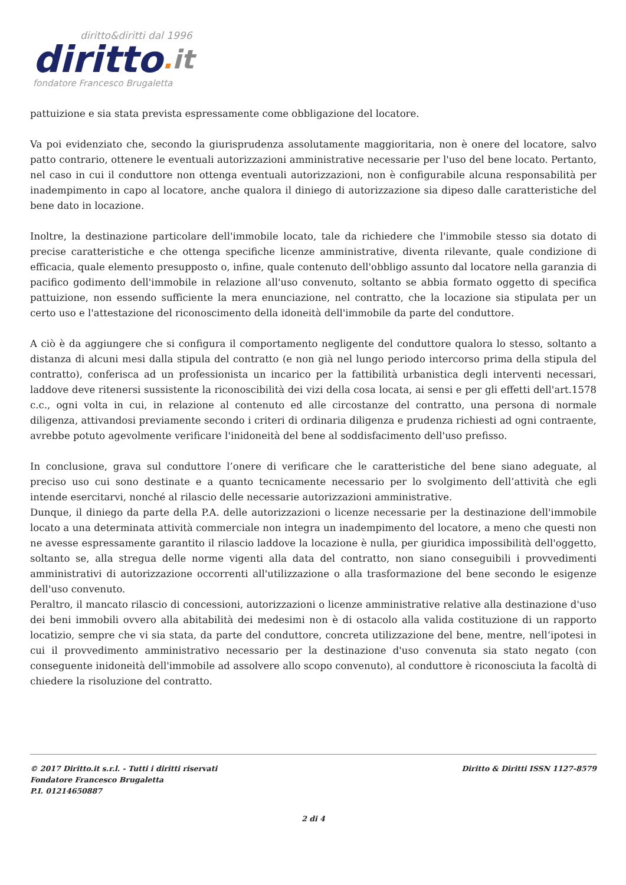diritto&diritti dal 1996
diritto. it
fondatore Francesco Brugaletta
pattuizione e sia stata prevista espressamente come obbligazione del locatore.
Va poi evidenziato che, secondo la giurisprudenza assolutamente maggioritaria, non è onere del locatore, salvo patto contrario, ottenere le eventuali autorizzazioni amministrative necessarie per l'uso del bene locato. Pertanto, nel caso in cui il conduttore non ottenga eventuali autorizzazioni, non è configurabile alcuna responsabilità per inadempimento in capo al locatore, anche qualora il diniego di autorizzazione sia dipeso dalle caratteristiche del bene dato in locazione.
Inoltre, la destinazione particolare dell'immobile locato, tale da richiedere che l'immobile stesso sia dotato di precise caratteristiche e che ottenga specifiche licenze amministrative, diventa rilevante, quale condizione di efficacia, quale elemento presupposto o, infine, quale contenuto dell'obbligo assunto dal locatore nella garanzia di pacifico godimento dell'immobile in relazione all'uso convenuto, soltanto se abbia formato oggetto di specifica pattuizione, non essendo sufficiente la mera enunciazione, nel contratto, che la locazione sia stipulata per un certo uso e l'attestazione del riconoscimento della idoneità dell'immobile da parte del conduttore.
A ciò è da aggiungere che si configura il comportamento negligente del conduttore qualora lo stesso, soltanto a distanza di alcuni mesi dalla stipula del contratto (e non già nel lungo periodo intercorso prima della stipula del contratto), conferisca ad un professionista un incarico per la fattibilità urbanistica degli interventi necessari, laddove deve ritenersi sussistente la riconoscibilità dei vizi della cosa locata, ai sensi e per gli effetti dell'art.1578 c.c., ogni volta in cui, in relazione al contenuto ed alle circostanze del contratto, una persona di normale diligenza, attivandosi previamente secondo i criteri di ordinaria diligenza e prudenza richiesti ad ogni contraente, avrebbe potuto agevolmente verificare l'inidoneità del bene al soddisfacimento dell'uso prefisso.
In conclusione, grava sul conduttore l’onere di verificare che le caratteristiche del bene siano adeguate, al preciso uso cui sono destinate e a quanto tecnicamente necessario per lo svolgimento dell’attività che egli intende esercitarvi, nonché al rilascio delle necessarie autorizzazioni amministrative.
Dunque, il diniego da parte della P.A. delle autorizzazioni o licenze necessarie per la destinazione dell'immobile locato a una determinata attività commerciale non integra un inadempimento del locatore, a meno che questi non ne avesse espressamente garantito il rilascio laddove la locazione è nulla, per giuridica impossibilità dell'oggetto, soltanto se, alla stregua delle norme vigenti alla data del contratto, non siano conseguibili i provvedimenti amministrativi di autorizzazione occorrenti all'utilizzazione o alla trasformazione del bene secondo le esigenze dell'uso convenuto.
Peraltro, il mancato rilascio di concessioni, autorizzazioni o licenze amministrative relative alla destinazione d'uso dei beni immobili ovvero alla abitabilità dei medesimi non è di ostacolo alla valida costituzione di un rapporto locatizio, sempre che vi sia stata, da parte del conduttore, concreta utilizzazione del bene, mentre, nell‘ipotesi in cui il provvedimento amministrativo necessario per la destinazione d'uso convenuta sia stato negato (con conseguente inidoneità dell'immobile ad assolvere allo scopo convenuto), al conduttore è riconosciuta la facoltà di chiedere la risoluzione del contratto.
© 2017 Diritto.it s.r.l. - Tutti i diritti riservati Diritto & Diritti ISSN 1127-8579
Fondatore Francesco Brugaletta
P.I. 01214650887
2 di 4